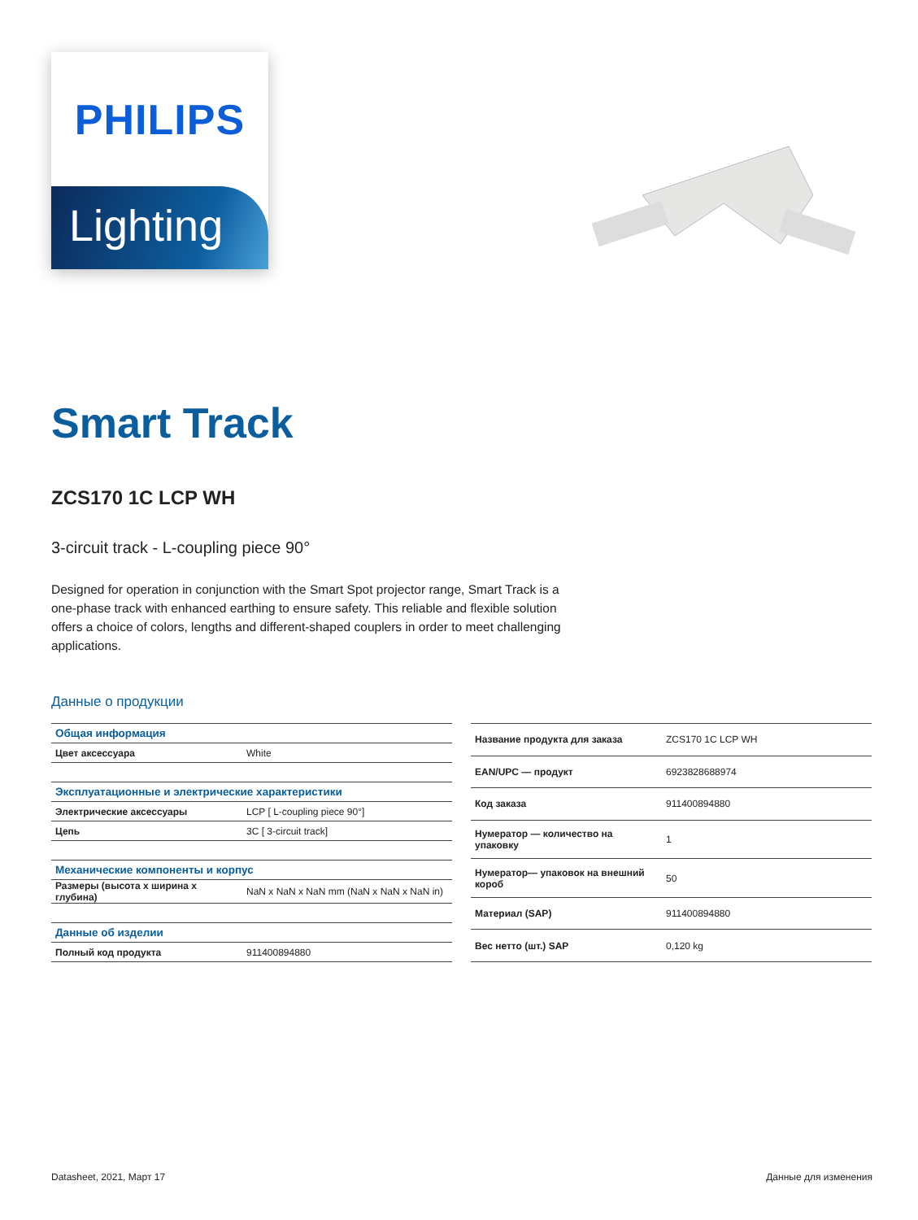PHILIPS
Lighting
Smart Track
ZCS170 1C LCP WH
3-circuit track - L-coupling piece 90°
Designed for operation in conjunction with the Smart Spot projector range, Smart Track is a one-phase track with enhanced earthing to ensure safety. This reliable and flexible solution offers a choice of colors, lengths and different-shaped couplers in order to meet challenging applications.
Данные о продукции
| Общая информация | |
| Цвет аксессуара | White |
| Эксплуатационные и электрические характеристики | |
| Электрические аксессуары | LCP [ L-coupling piece 90°] |
| Цепь | 3C [ 3-circuit track] |
| Механические компоненты и корпус | |
| Размеры (высота x ширина x глубина) | NaN x NaN x NaN mm (NaN x NaN x NaN in) |
| Данные об изделии | |
| Полный код продукта | 911400894880 |
| Название продукта для заказа | ZCS170 1C LCP WH |
| EAN/UPC — продукт | 6923828688974 |
| Код заказа | 911400894880 |
| Нумератор — количество на упаковку | 1 |
| Нумератор— упаковок на внешний короб | 50 |
| Материал (SAP) | 911400894880 |
| Вес нетто (шт.) SAP | 0,120 kg |
Datasheet, 2021, Март 17 Данные для изменения